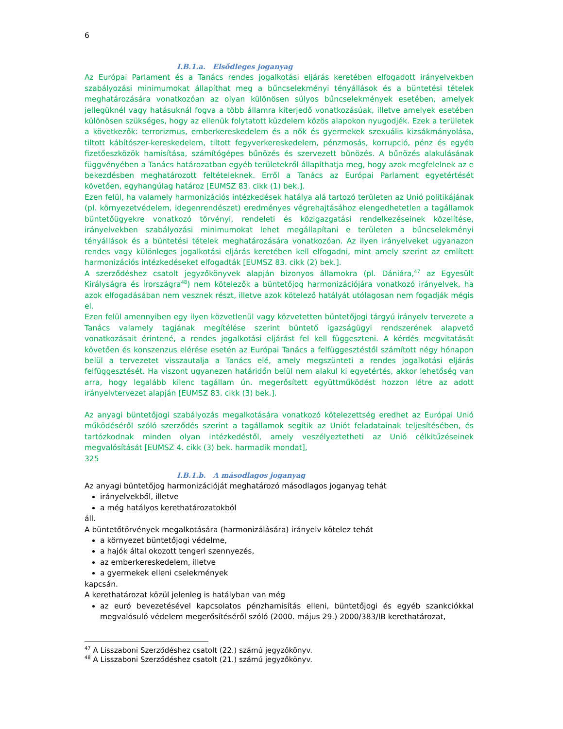6
I.B.1.a. Elsődleges joganyag
Az Európai Parlament és a Tanács rendes jogalkotási eljárás keretében elfogadott irányelvekben szabályozási minimumokat állapíthat meg a bűncselekményi tényállások és a büntetési tételek meghatározására vonatkozóan az olyan különösen súlyos bűncselekmények esetében, amelyek jellegüknél vagy hatásuknál fogva a több államra kiterjedő vonatkozásúak, illetve amelyek esetében különösen szükséges, hogy az ellenük folytatott küzdelem közös alapokon nyugodjék. Ezek a területek a következők: terrorizmus, emberkereskedelem és a nők és gyermekek szexuális kizsákmányolása, tiltott kábítószer-kereskedelem, tiltott fegyverkereskedelem, pénzmosás, korrupció, pénz és egyéb fizetőeszközök hamisítása, számítógépes bűnözés és szervezett bűnözés. A bűnözés alakulásának függvényében a Tanács határozatban egyéb területekről állapíthatja meg, hogy azok megfelelnek az e bekezdésben meghatározott feltételeknek. Erről a Tanács az Európai Parlament egyetértését követően, egyhangúlag határoz [EUMSZ 83. cikk (1) bek.].
Ezen felül, ha valamely harmonizációs intézkedések hatálya alá tartozó területen az Unió politikájának (pl. környezetvédelem, idegenrendészet) eredményes végrehajtásához elengedhetetlen a tagállamok büntetőügyekre vonatkozó törvényi, rendeleti és közigazgatási rendelkezéseinek közelítése, irányelvekben szabályozási minimumokat lehet megállapítani e területen a bűncselekményi tényállások és a büntetési tételek meghatározására vonatkozóan. Az ilyen irányelveket ugyanazon rendes vagy különleges jogalkotási eljárás keretében kell elfogadni, mint amely szerint az említett harmonizációs intézkedéseket elfogadták [EUMSZ 83. cikk (2) bek.].
A szerződéshez csatolt jegyzőkönyvek alapján bizonyos államokra (pl. Dániára,<sup>47</sup> az Egyesült Királyságra és Írországra<sup>48</sup>) nem kötelezők a büntetőjog harmonizációjára vonatkozó irányelvek, ha azok elfogadásában nem vesznek részt, illetve azok kötelező hatályát utólagosan nem fogadják mégis el.
Ezen felül amennyiben egy ilyen közvetlenül vagy közvetetten büntetőjogi tárgyú irányelv tervezete a Tanács valamely tagjának megítélése szerint büntető igazságügyi rendszerének alapvető vonatkozásait érintené, a rendes jogalkotási eljárást fel kell függeszteni. A kérdés megvitatását követően és konszenzus elérése esetén az Európai Tanács a felfüggesztéstől számított négy hónapon belül a tervezetet visszautalja a Tanács elé, amely megszünteti a rendes jogalkotási eljárás felfüggesztését. Ha viszont ugyanezen határidőn belül nem alakul ki egyetértés, akkor lehetőség van arra, hogy legalább kilenc tagállam ún. megerősített együttműködést hozzon létre az adott irányelvtervezet alapján [EUMSZ 83. cikk (3) bek.].
Az anyagi büntetőjogi szabályozás megalkotására vonatkozó kötelezettség eredhet az Európai Unió működéséről szóló szerződés szerint a tagállamok segítik az Uniót feladatainak teljesítésében, és tartózkodnak minden olyan intézkedéstől, amely veszélyeztetheti az Unió célkitűzéseinek megvalósítását [EUMSZ 4. cikk (3) bek. harmadik mondat],
325
I.B.1.b. A másodlagos joganyag
Az anyagi büntetőjog harmonizációját meghatározó másodlagos joganyag tehát
irányelvekből, illetve
a még hatályos kerethatározatokból
áll.
A büntetőtörvények megalkotására (harmonizálására) irányelv kötelez tehát
a környezet büntetőjogi védelme,
a hajók által okozott tengeri szennyezés,
az emberkereskedelem, illetve
a gyermekek elleni cselekmények
kapcsán.
A kerethatározat közül jelenleg is hatályban van még
az euró bevezetésével kapcsolatos pénzhamisítás elleni, büntetőjogi és egyéb szankciókkal megvalósuló védelem megerősítéséről szóló (2000. május 29.) 2000/383/IB kerethatározat,
<sup>47</sup> A Lisszaboni Szerződéshez csatolt (22.) számú jegyzőkönyv.
<sup>48</sup> A Lisszaboni Szerződéshez csatolt (21.) számú jegyzőkönyv.